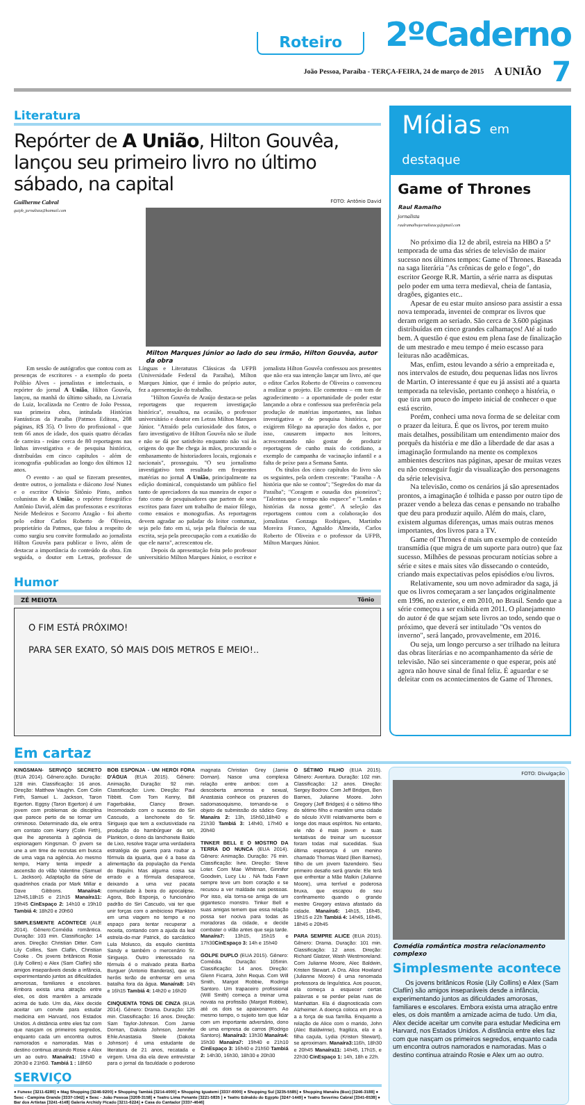Roteiro
2ºCaderno
João Pessoa, Paraíba - TERÇA-FEIRA, 24 de março de 2015 A UNIÃO 7
Literatura
Repórter de A União, Hilton Gouvêa, lançou seu primeiro livro no último sábado, na capital
Guilherme Cabral
guipb_jornalista@hotmail.com
FOTO: Antônio David
Milton Marques Júnior ao lado do seu irmão, Hilton Gouvêa, autor da obra
Em sessão de autógrafos que contou com as presenças de escritores - a exemplo do poeta Políbio Alves - jornalistas e intelectuais, o repórter do jornal A União, Hilton Gouvêa, lançou, na manhã do último sábado, na Livraria do Luiz, localizada no Centro de João Pessoa, sua primeira obra, intitulada Histórias Fantásticas da Paraíba (Patmos Editora, 208 páginas, R$ 35). O livro do profissional - que tem 66 anos de idade, dos quais quatro décadas de carreira - reúne cerca de 80 reportagens nas linhas investigativa e de pesquisa histórica, distribuídas em cinco capítulos - além de iconografia -publicadas ao longo dos últimos 12 anos.
O evento - ao qual se fizeram presentes, dentre outros, o jornalista e diácono José Nunes e o escritor Otávio Sitônio Pinto, ambos colunistas de A União; o repórter fotográfico Antônio David, além das professoras e escritoras Neide Medeiros e Socorro Aragão - foi aberto pelo editor Carlos Roberto de Oliveira, proprietário da Patmos, que falou a respeito de como surgiu seu convite formulado ao jornalista Hilton Gouvêa para publicar o livro, além de destacar a importância do conteúdo da obra. Em seguida, o doutor em Letras, professor de Línguas e Literaturas Clássicas da UFPB (Universidade Federal da Paraíba), Milton Marques Júnior, que é irmão do próprio autor, fez a apresentação do trabalho.
"Hilton Gouvêa de Araújo destaca-se pelas reportagens que requerem investigação histórica", ressaltou, na ocasião, o professor universitário e doutor em Letras Milton Marques Júnior. "Atraído pela curiosidade dos fatos, o faro investigativo de Hilton Gouvêa não se ilude e não se dá por satisfeito enquanto não vai às origens do que lhe chega às mãos, procurando o embasamento de historiadores locais, regionais e nacionais", prosseguiu. "O seu jornalismo investigativo tem resultado em frequentes matérias no jornal A União, principalmente na edição dominical, conquistando um público fiel tanto de apreciadores da sua maneira de expor o fato como de pesquisadores que partem de seus escritos para fazer um trabalho de maior fôlego, como ensaios e monografias. As reportagens devem agradar ao paladar do leitor contumaz, seja pelo fato em si, seja pela fluência de sua escrita, seja pela preocupação com a exatidão do que ele narra", acrescentou ele.
Depois da apresentação feita pelo professor universitário Milton Marques Júnior, o escritor e jornalista Hilton Gouvêa confessou aos presentes que não era sua intenção lançar um livro, até que o editor Carlos Roberto de Oliveira o convenceu a realizar o projeto. Ele comentou – em tom de agradecimento – a oportunidade de poder estar lançando a obra e confessou sua preferência pela produção de matérias importantes, nas linhas investigativa e de pesquisa histórica, por exigirem fôlego na apuração dos dados e, por isso, causarem impacto nos leitores, acrescentando não gostar de produzir reportagens de cunho mais do cotidiano, a exemplo de campanha de vacinação infantil e a falta de peixe para a Semana Santa.
Os títulos dos cinco capítulos do livro são os seguintes, pela ordem crescente: "Paraíba - A história que não se contou"; "Segredos do mar da Paraíba"; "Coragem e ousadia dos pioneiros"; "Talentos que o tempo não esquece" e "Lendas e histórias da nossa gente". A seleção das reportagens contou com a colaboração dos jornalistas Gonzaga Rodrigues, Martinho Moreira Franco, Agnaldo Almeida, Carlos Roberto de Oliveira e o professor da UFPB, Milton Marques Júnior.
Humor
ZÉ MEIOTA Tônio
O FIM ESTÁ PRÓXIMO!
PARA SER EXATO, SÓ MAIS DOIS METROS E MEIO!..
Mídias em destaque
Game of Thrones
Raul Ramalho
jornalista
raulramalhojornalistacg@gmail.com
No próximo dia 12 de abril, estreia na HBO a 5ª temporada de uma das séries de televisão de maior sucesso nos últimos tempos: Game of Thrones. Baseada na saga literária "As crônicas de gelo e fogo", do escritor George R.R. Martin, a série narra as disputas pelo poder em uma terra medieval, cheia de fantasia, dragões, gigantes etc..
Apesar de eu estar muito ansioso para assistir a essa nova temporada, inventei de comprar os livros que deram origem ao seriado. São cerca de 3.600 páginas distribuídas em cinco grandes calhamaços! Até aí tudo bem. A questão é que estou em plena fase de finalização de um mestrado e meu tempo é meio escasso para leituras não acadêmicas.
Mas, enfim, estou levando a sério a empreitada e, nos intervalos de estudo, dou pequenas lidas nos livros de Martin. O interessante é que eu já assisti até a quarta temporada na televisão, portanto conheço a história, o que tira um pouco do ímpeto inicial de conhecer o que está escrito.
Porém, conheci uma nova forma de se deleitar com o prazer da leitura. É que os livros, por terem muito mais detalhes, possibilitam um entendimento maior dos porquês da história e me dão a liberdade de dar asas a imaginação formulando na mente os complexos ambientes descritos nas páginas, apesar de muitas vezes eu não conseguir fugir da visualização dos personagens da série televisiva.
Na televisão, como os cenários já são apresentados prontos, a imaginação é tolhida e passo por outro tipo de prazer vendo a beleza das cenas e pensando no trabalho que deu para produzir aquilo. Além do mais, claro, existem algumas diferenças, umas mais outras menos importantes, dos livros para a TV.
Game of Thrones é mais um exemplo de conteúdo transmídia (que migra de um suporte para outro) que faz sucesso. Milhões de pessoas procuram notícias sobre a série e sites e mais sites vão dissecando o conteúdo, criando mais expectativas pelos episódios e/ou livros.
Relativamente, sou um novo admirador da saga, já que os livros começaram a ser lançados originalmente em 1996, no exterior, e em 2010, no Brasil. Sendo que a série começou a ser exibida em 2011. O planejamento do autor é de que sejam sete livros ao todo, sendo que o próximo, que deverá ser intitulado "Os ventos do inverno", será lançado, provavelmente, em 2016.
Ou seja, um longo percurso a ser trilhado na leitura das obras literárias e no acompanhamento da série de televisão. Não sei sinceramente o que esperar, pois até agora não houve sinal de final feliz. É aguardar e se deleitar com os acontecimentos de Game of Thrones.
Em cartaz
KINGSMAN- SERVIÇO SECRETO (EUA 2014). Gênero:ação. Duração: 128 min. Classificação: 16 anos. Direção: Matthew Vaughn. Com Colin Firth, Samuel L. Jackson, Taron Egerton. Eggsy (Taron Egerton) é um jovem com problemas de disciplina que parece perto de se tornar um criminoso. Determinado dia, ele entra em contato com Harry (Colin Firth), que lhe apresenta à agência de espionagem Kingsman. O jovem se une a um time de recrutas em busca de uma vaga na agência. Ao mesmo tempo, Harry tenta impedir a ascensão do vilão Valentine (Samuel L. Jackson). Adaptação da série de quadrinhos criada por Mark Millar e Dave Gibbons. Manaíra4: 12h45,18h15 e 21h15 Manaíra11: 19h45 CinEspaço 2: 14h10 e 19h10 Tambiá 4: 18h20 e 20h50
SIMPLESMENTE ACONTECE (ALE 2014). Gênero:Comédia romântica. Duração: 103 min. Classificação: 14 anos. Direção: Christian Ditter. Com Lily Collins, Sam Claflin, Christian Cooke . Os jovens britânicos Rosie (Lily Collins) e Alex (Sam Claflin) são amigos inseparáveis desde a infância, experimentando juntos as dificuldades amorosas, familiares e escolares. Embora exista uma atração entre eles, os dois mantêm a amizade acima de tudo. Um dia, Alex decide aceitar um convite para estudar medicina em Harvard, nos Estados Unidos. A distância entre eles faz com que nasçam os primeiros segredos, enquanto cada um encontra outros namorados e namoradas. Mas o destino continua atraindo Rosie e Alex um ao outro. Manaíra1: 15h40 e 20h30 e 21h50. Tambiá 1 : 18h50
BOB ESPONJA - UM HEROI FORA D'ÁGUA (EUA 2015). Gênero: Animação. Duração: 92 min. Classificação: Livre. Direção: Paul Tibbitt. Com Tom Kenny, Bill Fagerbakke, Clancy Brown. Incomodado com o sucesso do Siri Cascudo, a lanchonete do Sr. Siriguejo que tem a exclusividade na produção do hambúrguer de siri, Plankton, o dono da lanchonete Balde de Lixo, resolve traçar uma verdadeira estratégia de guerra para roubar a fórmula da iguaria, que é a base da alimentação da população da Fenda do Biquíni. Mas alguma coisa sai errado e a fórmula desaparece, deixando a uma vez pacata comunidade à beira do apocalipse. Agora, Bob Esponja, o funcionário padrão do Siri Cascudo, vai ter que unir forças com o ambicioso Plankton em uma viagem no tempo e no espaço para tentar recuperar a receita, contando com a ajuda da leal estrela-do-mar Patrick, do sarcástico Lula Molusco, da esquilo cientista Sandy e também o mercenário Sr. Siriguejo. Outro interessado na fórmula é o malvado pirata Barba Burguer (Antonio Banderas), que os heróis terão de enfrentar em uma batalha fora da água. Manaíra8: 14h e 16h15 Tambiá 4: 14h20 e 16h20
CINQUENTA TONS DE CINZA (EUA 2014). Gênero: Drama. Duração: 125 min. Classificação: 16 anos. Direção: Sam Taylor-Johnson. Com Jamie Dornan, Dakota Johnson, Jennifer Ehle.Anastasia Steele (Dakota Johnson) é uma estudante de literatura de 21 anos, recatada e virgem. Uma dia ela deve entrevistar para o jornal da faculdade o poderoso magnata Christian Grey (Jamie Dornan). Nasce uma complexa relação entre ambos: com a descoberta amorosa e sexual, Anastasia conhece os prazeres do sadomasoquismo, tornando-se o objeto de submissão do sádico Grey. Manaíra 2: 13h, 15h50,18h40 e 21h30 Tambiá 3: 14h40, 17h40 e 20h40
TINKER BELL E O MOSTRO DA TERRA DO NUNCA (EUA 2014). Gênero: Animação. Duração: 76 min. Classificação: livre. Direção: Steve Loter. Com Mae Whitman, Ginnifer Goodwin, Lucy Liu . NA fada Fawn sempre teve um bom coração e se recusou a ver maldade nas pessoas. Por isso, ela torna-se amiga de um gigantesco monstro. Tinker Bell e suas amigas temem que essa relação possa ser nociva para todas as moradoras da cidade, e decide combater o vilão antes que seja tarde. Manaíra7: 13h15, 15h15 e 17h30CinEspaço 3: 14h e 15h40
GOLPE DUPLO (EUA 2015). Gênero: Comédia. Duração: 105min. Classificação: 14 anos. Direção: Glenn Ficarra, John Requa. Com Will Smith, Margot Robbie, Rodrigo Santoro. Um trapaceiro profissional (Will Smith) começa a treinar uma novata na profissão (Margot Robbie), até os dois se apaixonarem. Ao mesmo tempo, o sujeito tem que lidar com um importante adversário, dono de uma empresa de carros (Rodrigo Santoro). Manaíra3: 13h30 Manaíra4: 15h30 Manaíra7: 19h40 e 21h10 CinEspaço 3: 16h40 e 21h50 Tambiá 2: 14h30, 16h30, 18h30 e 20h30
O SÉTIMO FILHO (EUA 2015). Gênero: Aventura. Duração: 102 min. Classificação: 12 anos. Direção: Sergey Bodrov. Com Jeff Bridges, Ben Barnes, Julianne Moore. John Gregory (Jeff Bridges) é o sétimo filho do sétimo filho e mantém uma cidade do século XVIII relativamente bem e longe dos maus espíritos. No entanto, ele não é mais jovem e suas tentativas de treinar um sucessor foram todas mal sucedidas. Sua última esperança é um menino chamado Thomas Ward (Ben Barnes), filho de um jovem fazendeiro. Seu primeiro desafio será grande: Ele terá que enfrentar a Mãe Malkin (Julianne Moore), uma terrível e poderosa bruxa, que escapou do seu confinamento quando o grande mestre Gregory estava afastado da cidade. Manaíra6: 14h15, 16h45, 19h15 e 22h Tambiá 4: 14h45, 16h45, 18h45 e 20h45
PARA SEMPRE ALICE (EUA 2015). Gênero: Drama. Duração: 101 min. Classificação: 12 anos. Direção: Richard Glatzer, Wash Westmoreland. Com Julianne Moore, Alec Baldwin, Kristen Stewart. A Dra. Alice Howland (Julianne Moore) é uma renomada professora de linguística. Aos poucos, ela começa a esquecer certas palavras e se perder pelas ruas de Manhattan. Ela é diagnosticada com Alzheimer. A doença coloca em prova a a força de sua família. Enquanto a relação de Alice com o marido, John (Alec Baldwinse), fragiliza, ela e a filha caçula, Lydia (Kristen Stewart), se aproximam. Manaíra3: 116h, 18h30 e 20h45 Manaíra11: 14h45, 17h15, e 22h30 CinEspaço 1: 14h, 18h e 22h.
SERVIÇO
● Funesc [3211-6280] ● Mag Shopping [3246-9200] ● Shopping Tambiá [3214-4000] ● Shopping Iguatemi [3337-6000] ● Shopping Sul [3235-5585] ● Shopping Manaíra (Box) [3246-3188] ● Sesc - Campina Grande [3337-1942] ● Sesc - João Pessoa [3208-3158] ● Teatro Lima Penante [3221-5835 ] ● Teatro Ednaldo do Egypto [3247-1449] ● Teatro Severino Cabral [3341-6538] ● Bar dos Artistas [3241-4148] Galeria Archidy Picado [3211-6224] ● Casa do Cantador [3337-4646]
FOTO: Divulgação
Comédia romântica mostra relacionamento complexo
Simplesmente acontece
Os jovens britânicos Rosie (Lily Collins) e Alex (Sam Claflin) são amigos inseparáveis desde a infância, experimentando juntos as dificuldades amorosas, familiares e escolares. Embora exista uma atração entre eles, os dois mantêm a amizade acima de tudo. Um dia, Alex decide aceitar um convite para estudar Medicina em Harvard, nos Estados Unidos. A distância entre eles faz com que nasçam os primeiros segredos, enquanto cada um encontra outros namorados e namoradas. Mas o destino continua atraindo Rosie e Alex um ao outro.